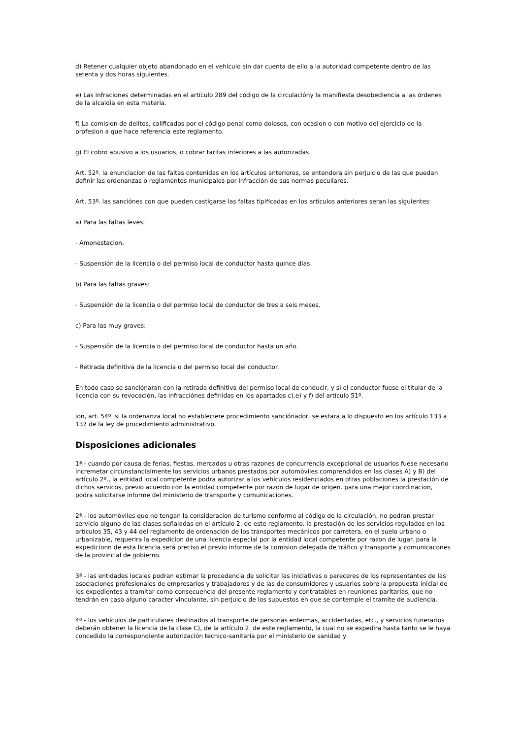d) Retener cualquier objeto abandonado en el vehículo sin dar cuenta de ello a la autoridad competente dentro de las setenta y dos horas siguientes.
e) Las infraciones determinadas en el artículo 289 del código de la circulacióny la manifiesta desobediencia a las órdenes de la alcaldia en esta materia.
f) La comision de delitos, calificados por el código penal como dolosos, con ocasion o con motivo del ejercicio de la profesion a que hace referencia este reglamento.
g) El cobro abusivo a los usuarios, o cobrar tarifas inferiores a las autorizadas.
Art. 52º. la enunciacion de las faltas contenidas en los artículos anteriores, se entendera sin perjuicio de las que puedan definir las ordenanzas o reglamentos municipales por infracción de sus normas peculiares.
Art. 53º. las sanciónes con que pueden castigarse las faltas tipificadas en los artículos anteriores seran las siguientes:
a) Para las faltas leves:
- Amonestacion.
- Suspensión de la licencia o del permiso local de conductor hasta quince dias.
b) Para las faltas graves:
- Suspensión de la licencia o del permiso local de conductor de tres a seis meses.
c) Para las muy graves:
- Suspensión de la licencia o del permiso local de conductor hasta un año.
- Retirada definitiva de la licencia o del permiso local del conductor.
En todo caso se sanciónaran con la retirada definitiva del permiso local de conducir, y si el conductor fuese el titular de la licencia con su revocación, las infracciónes definidas en los apartados c),e) y f) del artículo 51º.
ion, art. 54º. si la ordenanza local no estableciere procedimiento sanciónador, se estara a lo dispuesto en los artículo 133 a 137 de la ley de procedimiento administrativo.
Disposiciones adicionales
1ª.- cuando por causa de ferias, fiestas, mercados u otras razones de concurrencia excepcional de usuarios fuese necesario incremetar circunstancialmente los servicios urbanos prestados por automóviles comprendidos en las clases A) y B) del artículo 2º., la entidad local competente podra autorizar a los vehículos residenciados en otras poblaciones la prestación de dichos servicos, previo acuerdo con la entidad competente por razon de lugar de origen. para una mejor coordinacion, podra solicitarse informe del ministerio de transporte y comunicaciones.
2ª.- los automóviles que no tengan la consideracion de turismo conforme al código de la circulación, no podran prestar servicio alguno de las clases señaladas en el artículo 2. de este reglamento. la prestación de los servicios regulados en los artículos 35, 43 y 44 del reglamento de ordenación de los transportes mecánicos por carretera, en el suelo urbano o urbanizable, requerira la expedicion de una licencia especial por la entidad local competente por razon de lugar. para la expedicionn de esta licencia será preciso el previo informe de la comision delegada de tráfico y transporte y comunicacones de la provincial de gobierno.
3ª.- las entidades locales podran estimar la procedencia de solicitar las iniciativas o pareceres de los representantes de las asociaciones profesionales de empresarios y trabajadores y de las de consumidores y usuarios sobre la propuesta inicial de los expedientes a tramitar como consecuencia del presente reglamento y contratables en reuniones paritarias, que no tendrán en caso alguno caracter vinculante, sin perjuicio de los supuestos en que se contemple el tramite de audiencia.
4ª.- los vehículos de particulares destinados al transporte de personas enfermas, accidentadas, etc., y servicios funerarios deberán obtener la licencia de la clase C), de la artículo 2. de este reglamento, la cual no se expedira hasta tanto se le haya concedido la correspondiente autorización tecnico-sanitaria por el ministerio de sanidad y